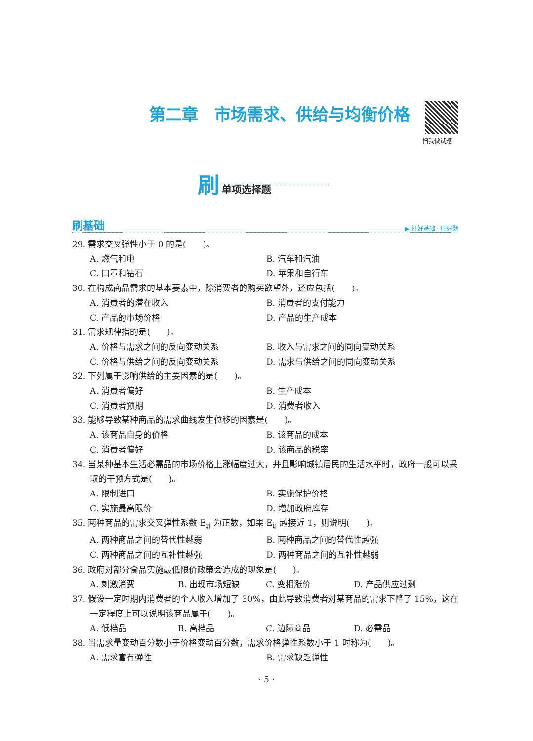第二章　市场需求、供给与均衡价格
扫我做试题
刷 单项选择题
刷基础 ▶ 打好基础 · 刷好题
29. 需求交叉弹性小于 0 的是(　　)。
A. 燃气和电 B. 汽车和汽油
C. 口罩和钻石 D. 苹果和自行车
30. 在构成商品需求的基本要素中，除消费者的购买欲望外，还应包括(　　)。
A. 消费者的潜在收入 B. 消费者的支付能力
C. 产品的市场价格 D. 产品的生产成本
31. 需求规律指的是(　　)。
A. 价格与需求之间的反向变动关系 B. 收入与需求之间的同向变动关系
C. 价格与供给之间的反向变动关系 D. 需求与供给之间的同向变动关系
32. 下列属于影响供给的主要因素的是(　　)。
A. 消费者偏好 B. 生产成本
C. 消费者预期 D. 消费者收入
33. 能够导致某种商品的需求曲线发生位移的因素是(　　)。
A. 该商品自身的价格 B. 该商品的成本
C. 消费者偏好 D. 该商品的税率
34. 当某种基本生活必需品的市场价格上涨幅度过大，并且影响城镇居民的生活水平时，政府一般可以采取的干预方式是(　　)。
A. 限制进口 B. 实施保护价格
C. 实施最高限价 D. 增加政府库存
35. 两种商品的需求交叉弹性系数 E<sub>ij</sub> 为正数，如果 E<sub>ij</sub> 越接近 1，则说明(　　)。
A. 两种商品之间的替代性越弱 B. 两种商品之间的替代性越强
C. 两种商品之间的互补性越强 D. 两种商品之间的互补性越弱
36. 政府对部分食品实施最低限价政策会造成的现象是(　　)。
A. 刺激消费 B. 出现市场短缺 C. 变相涨价 D. 产品供应过剩
37. 假设一定时期内消费者的个人收入增加了 30%，由此导致消费者对某商品的需求下降了 15%，这在一定程度上可以说明该商品属于(　　)。
A. 低档品 B. 高档品 C. 边际商品 D. 必需品
38. 当需求量变动百分数小于价格变动百分数，需求价格弹性系数小于 1 时称为(　　)。
A. 需求富有弹性 B. 需求缺乏弹性
· 5 ·